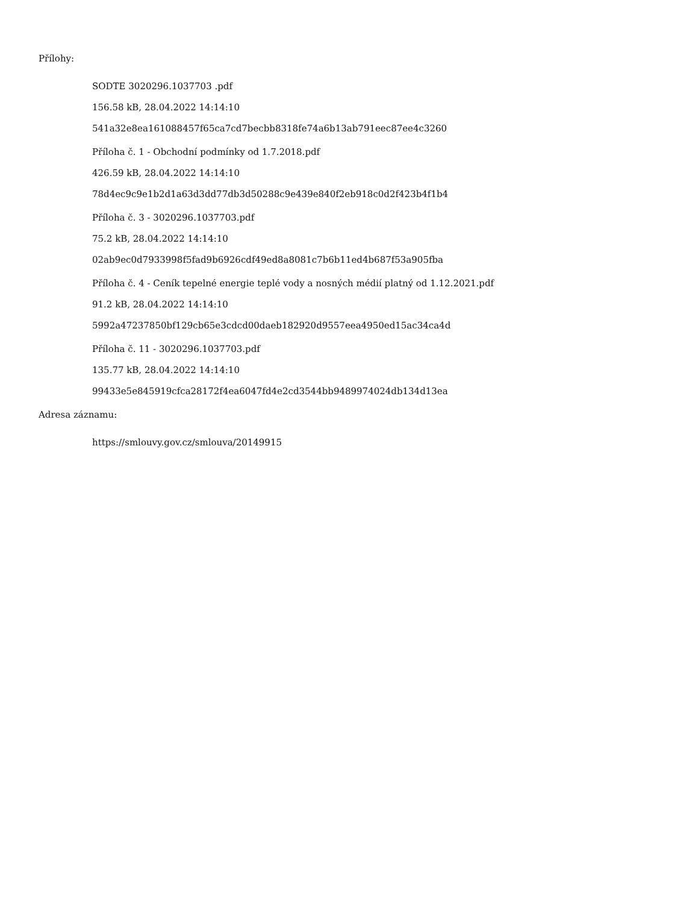Přílohy:
SODTE 3020296.1037703 .pdf
156.58 kB, 28.04.2022 14:14:10
541a32e8ea161088457f65ca7cd7becbb8318fe74a6b13ab791eec87ee4c3260
Příloha č. 1 - Obchodní podmínky od 1.7.2018.pdf
426.59 kB, 28.04.2022 14:14:10
78d4ec9c9e1b2d1a63d3dd77db3d50288c9e439e840f2eb918c0d2f423b4f1b4
Příloha č. 3 - 3020296.1037703.pdf
75.2 kB, 28.04.2022 14:14:10
02ab9ec0d7933998f5fad9b6926cdf49ed8a8081c7b6b11ed4b687f53a905fba
Příloha č. 4 - Ceník tepelné energie teplé vody a nosných médií platný od 1.12.2021.pdf
91.2 kB, 28.04.2022 14:14:10
5992a47237850bf129cb65e3cdcd00daeb182920d9557eea4950ed15ac34ca4d
Příloha č. 11 - 3020296.1037703.pdf
135.77 kB, 28.04.2022 14:14:10
99433e5e845919cfca28172f4ea6047fd4e2cd3544bb9489974024db134d13ea
Adresa záznamu:
https://smlouvy.gov.cz/smlouva/20149915